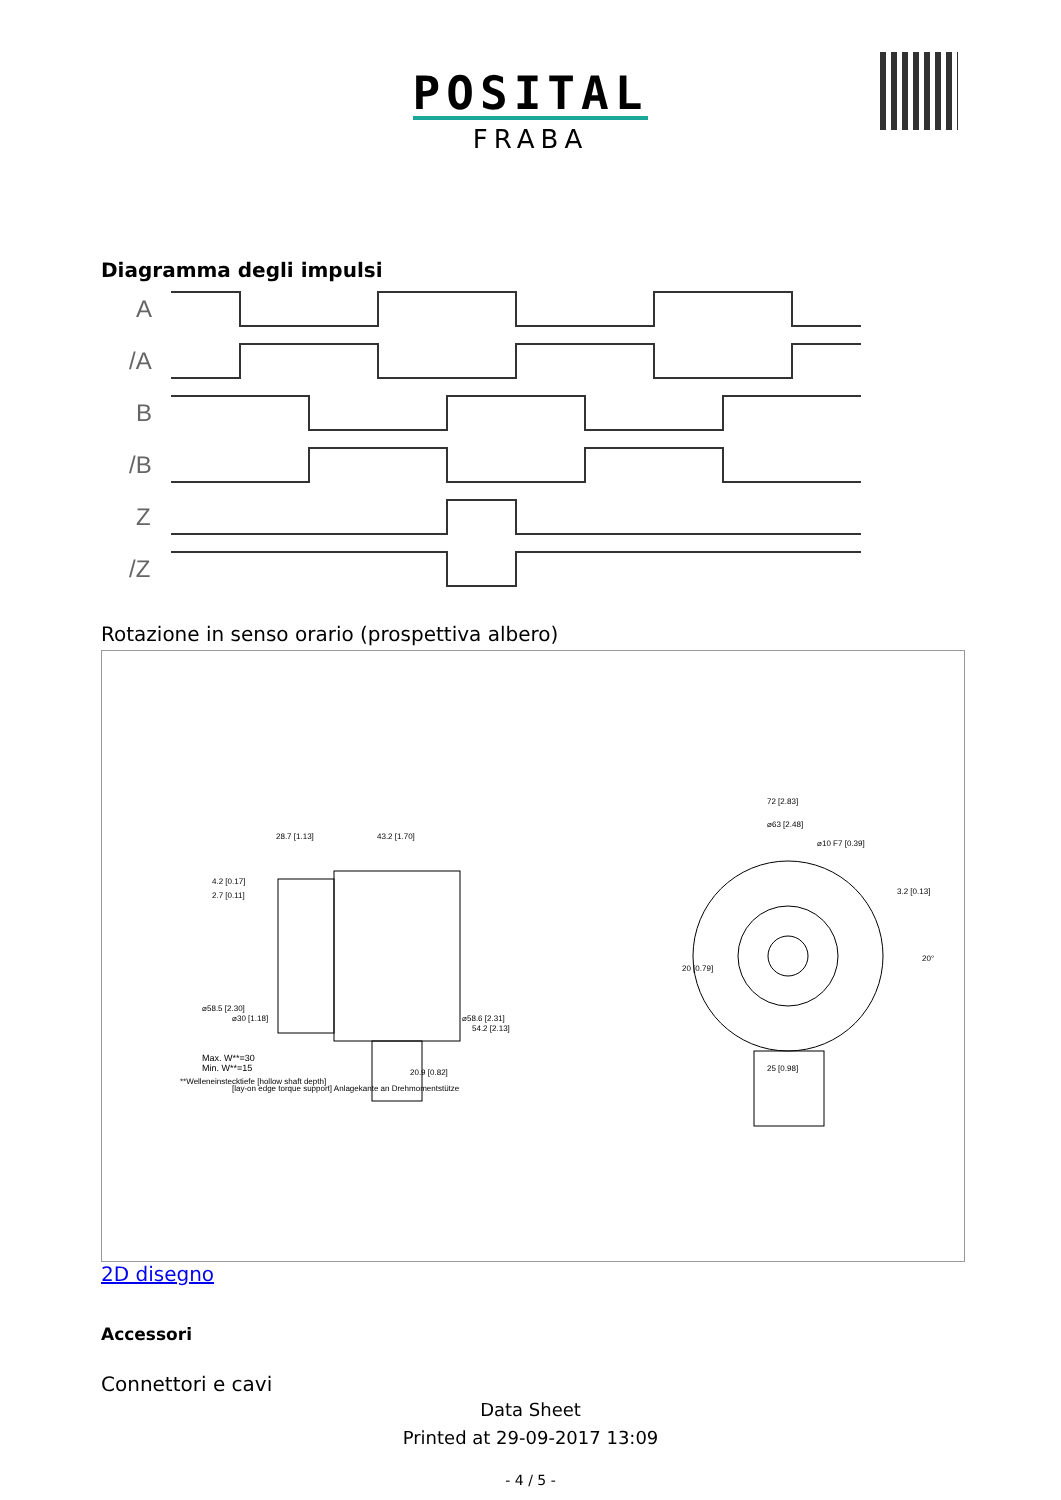POSITAL
FRABA
Diagramma degli impulsi
A
/A
B
/B
Z
/Z
Rotazione in senso orario (prospettiva albero)
28.7 [1.13]
43.2 [1.70]
72 [2.83]
⌀63 [2.48]
⌀10 F7 [0.39]
4.2 [0.17]
2.7 [0.11]
3.2 [0.13]
Max. W**=30
Min. W**=15
**Welleneinstecktiefe [hollow shaft depth]
20.9 [0.82]
25 [0.98]
⌀58.5 [2.30]
⌀30 [1.18]
⌀58.6 [2.31]
54.2 [2.13]
20 [0.79]
20°
[lay-on edge torque support] Anlagekante an Drehmomentstütze
2D disegno
Accessori
Connettori e cavi
Data Sheet
Printed at 29-09-2017 13:09
- 4 / 5 -